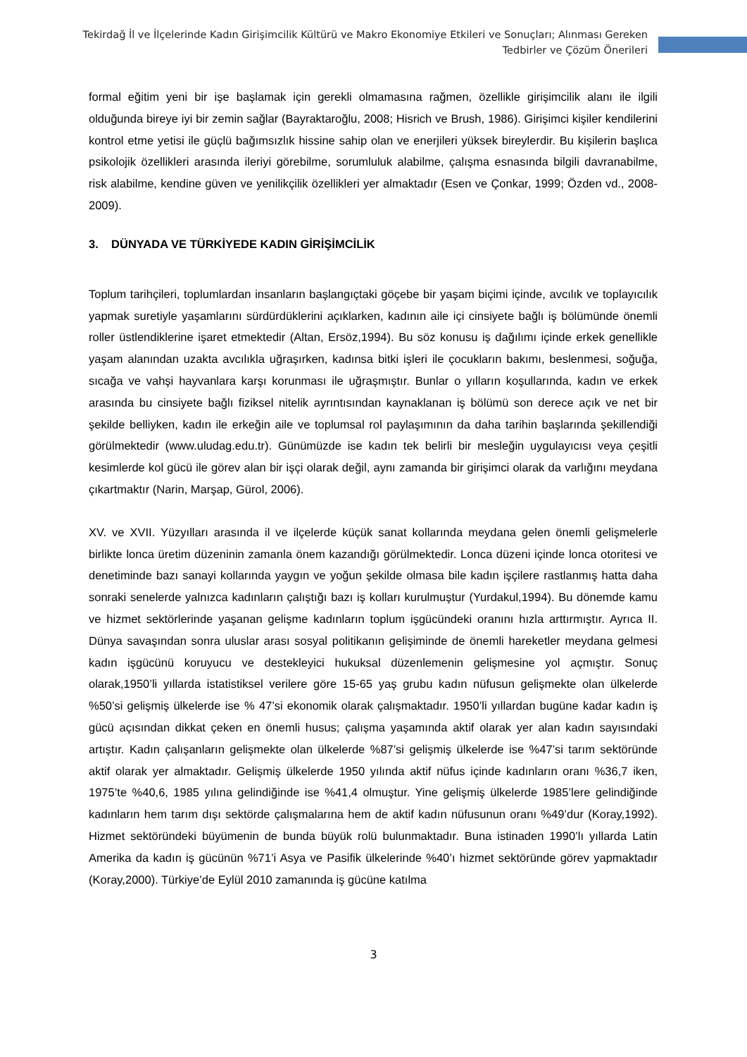Tekirdağ İl ve İlçelerinde Kadın Girişimcilik Kültürü ve Makro Ekonomiye Etkileri ve Sonuçları; Alınması Gereken
Tedbirler ve Çözüm Önerileri
formal eğitim yeni bir işe başlamak için gerekli olmamasına rağmen, özellikle girişimcilik alanı ile ilgili olduğunda bireye iyi bir zemin sağlar (Bayraktaroğlu, 2008; Hisrich ve Brush, 1986). Girişimci kişiler kendilerini kontrol etme yetisi ile güçlü bağımsızlık hissine sahip olan ve enerjileri yüksek bireylerdir. Bu kişilerin başlıca psikolojik özellikleri arasında ileriyi görebilme, sorumluluk alabilme, çalışma esnasında bilgili davranabilme, risk alabilme, kendine güven ve yenilikçilik özellikleri yer almaktadır (Esen ve Çonkar, 1999; Özden vd., 2008-2009).
3. DÜNYADA VE TÜRKİYEDE KADIN GİRİŞİMCİLİK
Toplum tarihçileri, toplumlardan insanların başlangıçtaki göçebe bir yaşam biçimi içinde, avcılık ve toplayıcılık yapmak suretiyle yaşamlarını sürdürdüklerini açıklarken, kadının aile içi cinsiyete bağlı iş bölümünde önemli roller üstlendiklerine işaret etmektedir (Altan, Ersöz,1994). Bu söz konusu iş dağılımı içinde erkek genellikle yaşam alanından uzakta avcılıkla uğraşırken, kadınsa bitki işleri ile çocukların bakımı, beslenmesi, soğuğa, sıcağa ve vahşi hayvanlara karşı korunması ile uğraşmıştır. Bunlar o yılların koşullarında, kadın ve erkek arasında bu cinsiyete bağlı fiziksel nitelik ayrıntısından kaynaklanan iş bölümü son derece açık ve net bir şekilde belliyken, kadın ile erkeğin aile ve toplumsal rol paylaşımının da daha tarihin başlarında şekillendiği görülmektedir (www.uludag.edu.tr). Günümüzde ise kadın tek belirli bir mesleğin uygulayıcısı veya çeşitli kesimlerde kol gücü ile görev alan bir işçi olarak değil, aynı zamanda bir girişimci olarak da varlığını meydana çıkartmaktır (Narin, Marşap, Gürol, 2006).
XV. ve XVII. Yüzyılları arasında il ve ilçelerde küçük sanat kollarında meydana gelen önemli gelişmelerle birlikte lonca üretim düzeninin zamanla önem kazandığı görülmektedir. Lonca düzeni içinde lonca otoritesi ve denetiminde bazı sanayi kollarında yaygın ve yoğun şekilde olmasa bile kadın işçilere rastlanmış hatta daha sonraki senelerde yalnızca kadınların çalıştığı bazı iş kolları kurulmuştur (Yurdakul,1994). Bu dönemde kamu ve hizmet sektörlerinde yaşanan gelişme kadınların toplum işgücündeki oranını hızla arttırmıştır. Ayrıca II. Dünya savaşından sonra uluslar arası sosyal politikanın gelişiminde de önemli hareketler meydana gelmesi kadın işgücünü koruyucu ve destekleyici hukuksal düzenlemenin gelişmesine yol açmıştır. Sonuç olarak,1950’li yıllarda istatistiksel verilere göre 15-65 yaş grubu kadın nüfusun gelişmekte olan ülkelerde %50’si gelişmiş ülkelerde ise % 47’si ekonomik olarak çalışmaktadır. 1950’li yıllardan bugüne kadar kadın iş gücü açısından dikkat çeken en önemli husus; çalışma yaşamında aktif olarak yer alan kadın sayısındaki artıştır. Kadın çalışanların gelişmekte olan ülkelerde %87’si gelişmiş ülkelerde ise %47’si tarım sektöründe aktif olarak yer almaktadır. Gelişmiş ülkelerde 1950 yılında aktif nüfus içinde kadınların oranı %36,7 iken, 1975’te %40,6, 1985 yılına gelindiğinde ise %41,4 olmuştur. Yine gelişmiş ülkelerde 1985’lere gelindiğinde kadınların hem tarım dışı sektörde çalışmalarına hem de aktif kadın nüfusunun oranı %49’dur (Koray,1992). Hizmet sektöründeki büyümenin de bunda büyük rolü bulunmaktadır. Buna istinaden 1990’lı yıllarda Latin Amerika da kadın iş gücünün %71’i Asya ve Pasifik ülkelerinde %40’ı hizmet sektöründe görev yapmaktadır (Koray,2000). Türkiye’de Eylül 2010 zamanında iş gücüne katılma
3